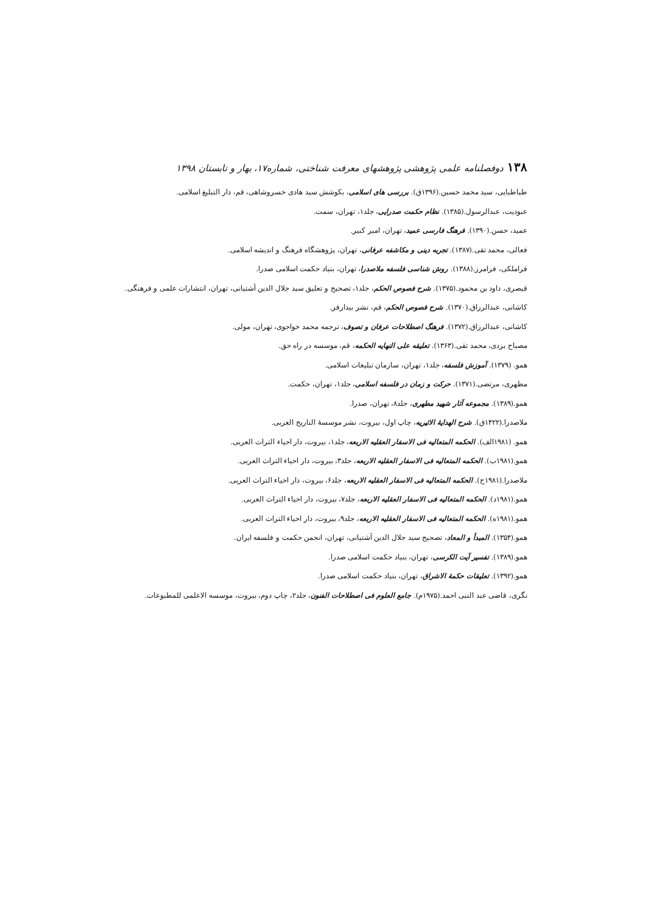۱۳۸دوفصلنامه علمی پژوهشی پژوهشهای معرفت شناختی، شماره۱۷، بهار و تابستان ۱۳۹۸
طباطبایی، سید محمد حسین.(۱۳۹۶ق). بررسی های اسلامی، بکوشش سید هادی خسروشاهی، قم، دار التبلیغ اسلامی.
عبودیت، عبدالرسول.(۱۳۸۵). نظام حکمت صدرایی، جلد۱، تهران، سمت.
عمید، حسن.(۱۳۹۰). فرهنگ فارسی عمید، تهران، امیر کبیر.
فعالی، محمد تقی.(۱۳۸۷). تجربه دینی و مکاشفه عرفانی، تهران، پژوهشگاه فرهنگ و اندیشه اسلامی.
قراملکی، فرامرز.(۱۳۸۸). روش شناسی فلسفه ملاصدرا، تهران، بنیاد حکمت اسلامی صدرا.
قیصری، داود بن محمود.(۱۳۷۵). شرح فصوص الحکم، جلد۱، تصحیح و تعلیق سید جلال الدین آشتیانی، تهران، انتشارات علمی و فرهنگی.
کاشانی، عبدالرزاق.(۱۳۷۰). شرح فصوص الحکم، قم، نشر بیدارفر.
کاشانی، عبدالرزاق.(۱۳۷۲). فرهنگ اصطلاحات عرفان و تصوف، ترجمه محمد خواجوی، تهران، مولی.
مصباح یزدی، محمد تقی.(۱۳۶۳). تعلیقه علی النهایه الحکمه، قم، موسسه در راه حق.
همو. (۱۳۷۹). آموزش فلسفه، جلد۱، تهران، سازمان تبلیغات اسلامی.
مطهری، مرتضی.(۱۳۷۱). حرکت و زمان در فلسفه اسلامی، جلد۱، تهران، حکمت.
همو.(۱۳۸۹). مجموعه آثار شهید مطهری، جلد۸، تهران، صدرا.
ملاصدرا.(۱۴۲۲ق). شرح الهدایهٔ الاثیریه، چاپ اول، بیروت، نشر موسسهٔ التاریخ العربی.
همو. (۱۹۸۱الف). الحکمه المتعالیه فی الاسفار العقلیه الاربعه، جلد۱، بیروت، دار احیاء التراث العربی.
همو.(۱۹۸۱ب). الحکمه المتعالیه فی الاسفار العقلیه الاربعه، جلد۳، بیروت، دار احیاء التراث العربی.
ملاصدرا.(۱۹۸۱ج). الحکمه المتعالیه فی الاسفار العقلیه الاربعه، جلد۶، بیروت، دار احیاء التراث العربی.
همو.(۱۹۸۱د). الحکمه المتعالیه فی الاسفار العقلیه الاربعه، جلد۷، بیروت، دار احیاء التراث العربی.
همو.(۱۹۸۱ه). الحکمه المتعالیه فی الاسفار العقلیه الاربعه، جلد۹، بیروت، دار احیاء التراث العربی.
همو.(۱۳۵۴). المبدأ و المعاد، تصحیح سید جلال الدین آشتیانی، تهران، انجمن حکمت و فلسفه ایران.
همو.(۱۳۸۹). تفسیر آیت الکرسی، تهران، بنیاد حکمت اسلامی صدرا.
همو.(۱۳۹۲). تعلیقات حکمهٔ الاشراق، تهران، بنیاد حکمت اسلامی صدرا.
نگری، قاضی عبد النبی احمد.(۱۹۷۵م). جامع العلوم فی اصطلاحات الفنون، جلد۲، چاپ دوم، بیروت، موسسه الاعلمی للمطبوعات.